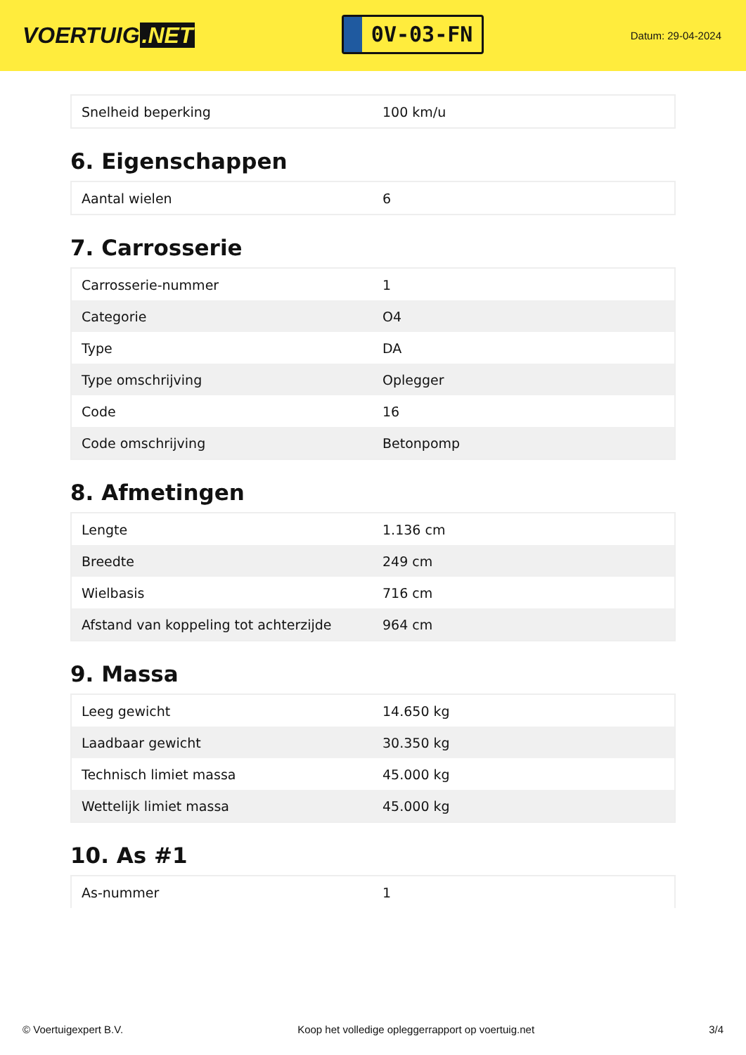VOERTUIG.NET
0V-03-FN
Datum: 29-04-2024
| Snelheid beperking | 100 km/u |
6. Eigenschappen
| Aantal wielen | 6 |
7. Carrosserie
| Carrosserie-nummer | 1 |
| Categorie | O4 |
| Type | DA |
| Type omschrijving | Oplegger |
| Code | 16 |
| Code omschrijving | Betonpomp |
8. Afmetingen
| Lengte | 1.136 cm |
| Breedte | 249 cm |
| Wielbasis | 716 cm |
| Afstand van koppeling tot achterzijde | 964 cm |
9. Massa
| Leeg gewicht | 14.650 kg |
| Laadbaar gewicht | 30.350 kg |
| Technisch limiet massa | 45.000 kg |
| Wettelijk limiet massa | 45.000 kg |
10. As #1
| As-nummer | 1 |
© Voertuigexpert B.V. Koop het volledige opleggerrapport op voertuig.net 3/4